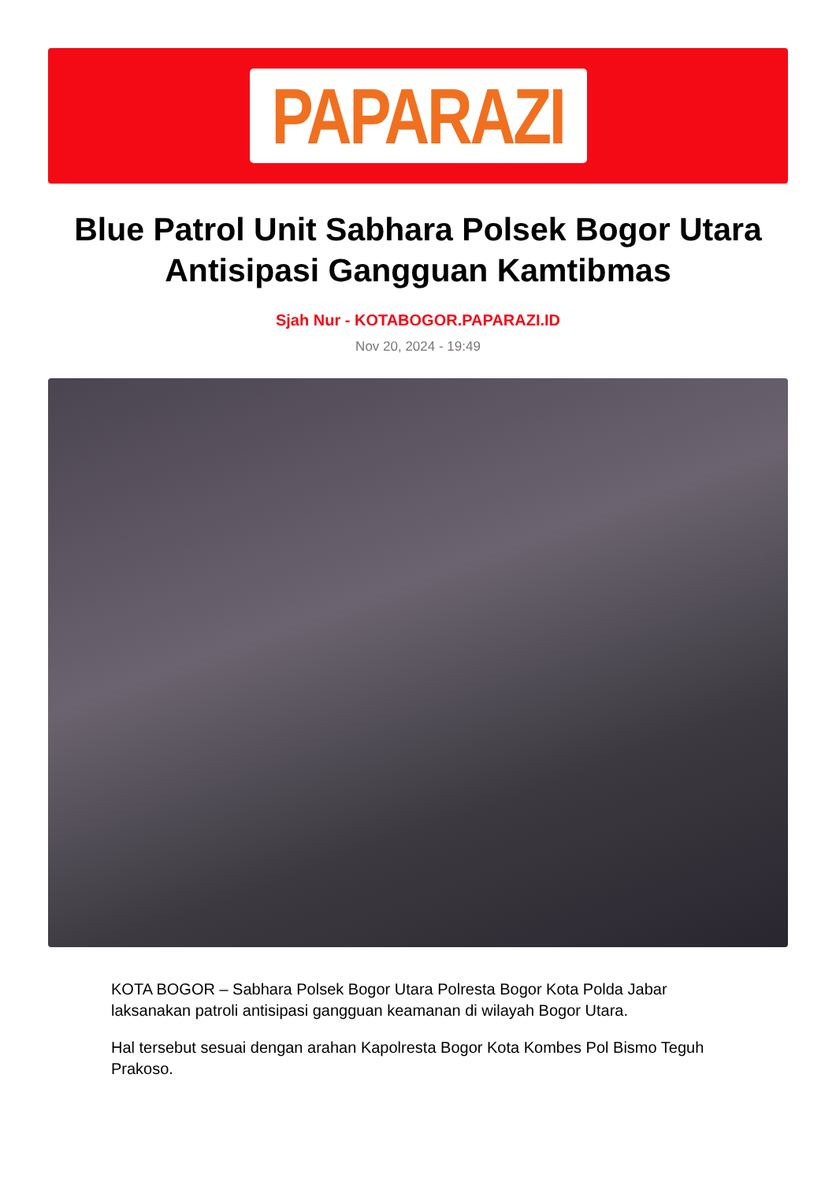PAPARAZI
Blue Patrol Unit Sabhara Polsek Bogor Utara Antisipasi Gangguan Kamtibmas
Sjah Nur - KOTABOGOR.PAPARAZI.ID
Nov 20, 2024 - 19:49
KOTA BOGOR – Sabhara Polsek Bogor Utara Polresta Bogor Kota Polda Jabar laksanakan patroli antisipasi gangguan keamanan di wilayah Bogor Utara.
Hal tersebut sesuai dengan arahan Kapolresta Bogor Kota Kombes Pol Bismo Teguh Prakoso.